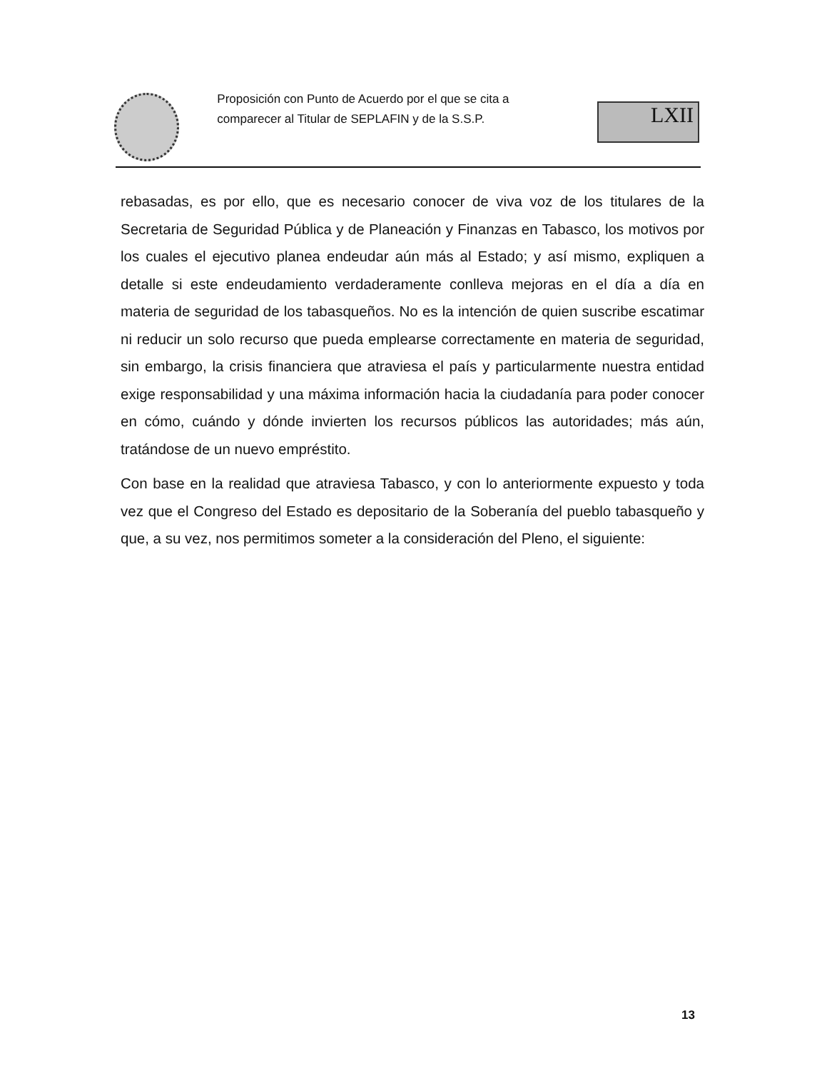Proposición con Punto de Acuerdo por el que se cita a comparecer al Titular de SEPLAFIN y de la S.S.P.
LXII
rebasadas, es por ello, que es necesario conocer de viva voz de los titulares de la Secretaria de Seguridad Pública y de Planeación y Finanzas en Tabasco, los motivos por los cuales el ejecutivo planea endeudar aún más al Estado; y así mismo, expliquen a detalle si este endeudamiento verdaderamente conlleva mejoras en el día a día en materia de seguridad de los tabasqueños. No es la intención de quien suscribe escatimar ni reducir un solo recurso que pueda emplearse correctamente en materia de seguridad, sin embargo, la crisis financiera que atraviesa el país y particularmente nuestra entidad exige responsabilidad y una máxima información hacia la ciudadanía para poder conocer en cómo, cuándo y dónde invierten los recursos públicos las autoridades; más aún, tratándose de un nuevo empréstito.
Con base en la realidad que atraviesa Tabasco, y con lo anteriormente expuesto y toda vez que el Congreso del Estado es depositario de la Soberanía del pueblo tabasqueño y que, a su vez, nos permitimos someter a la consideración del Pleno, el siguiente:
13